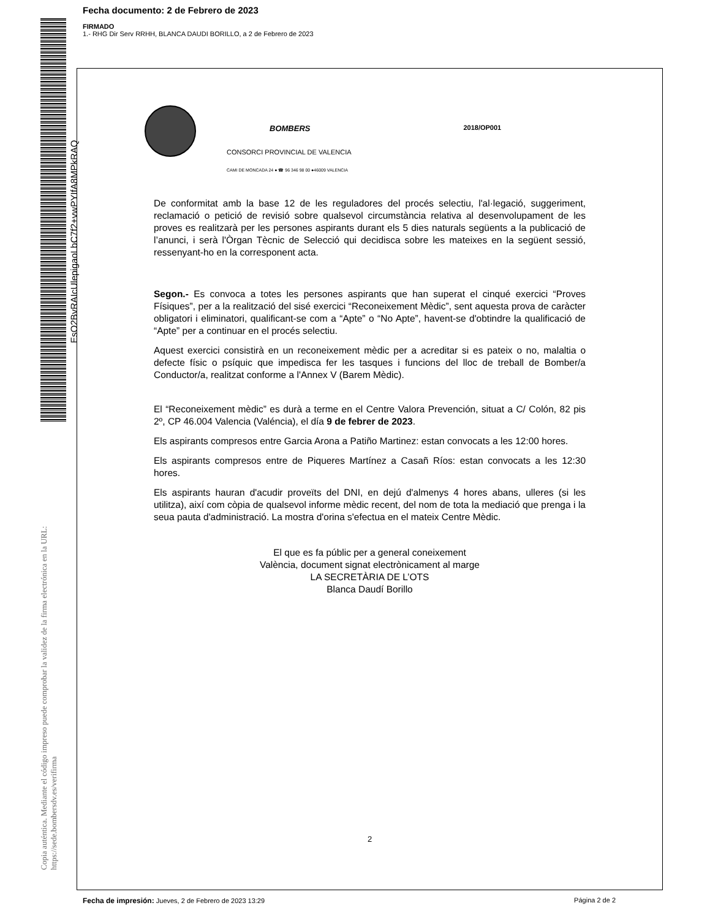Fecha documento: 2 de Febrero de 2023
FIRMADO
1.- RHG Dir Serv RRHH, BLANCA DAUDI BORILLO, a 2 de Febrero de 2023
EsO2BvRAIcUlepigaoLbC7f2+vwPYIfA8MPkRAQ
Copia auténtica. Mediante el código impreso puede comprobar la validez de la firma electrónica en la URL: https://sede.bombersdv.es/verifirma
BOMBERS 2018/OP001
CONSORCI PROVINCIAL DE VALENCIA
CAMI DE MONCADA 24 ● ☎ 96 346 98 00 ●46009 VALENCIA
De conformitat amb la base 12 de les reguladores del procés selectiu, l'al·legació, suggeriment, reclamació o petició de revisió sobre qualsevol circumstància relativa al desenvolupament de les proves es realitzarà per les persones aspirants durant els 5 dies naturals següents a la publicació de l’anunci, i serà l'Òrgan Tècnic de Selecció qui decidisca sobre les mateixes en la següent sessió, ressenyant-ho en la corresponent acta.
Segon.- Es convoca a totes les persones aspirants que han superat el cinqué exercici “Proves Físiques”, per a la realització del sisé exercici “Reconeixement Mèdic”, sent aquesta prova de caràcter obligatori i eliminatori, qualificant-se com a “Apte” o “No Apte”, havent-se d'obtindre la qualificació de “Apte” per a continuar en el procés selectiu.
Aquest exercici consistirà en un reconeixement mèdic per a acreditar si es pateix o no, malaltia o defecte físic o psíquic que impedisca fer les tasques i funcions del lloc de treball de Bomber/a Conductor/a, realitzat conforme a l'Annex V (Barem Mèdic).
El “Reconeixement mèdic” es durà a terme en el Centre Valora Prevención, situat a C/ Colón, 82 pis 2º, CP 46.004 Valencia (Valéncia), el día 9 de febrer de 2023.
Els aspirants compresos entre Garcia Arona a Patiño Martinez: estan convocats a les 12:00 hores.
Els aspirants compresos entre de Piqueres Martínez a Casañ Ríos: estan convocats a les 12:30 hores.
Els aspirants hauran d'acudir proveïts del DNI, en dejú d'almenys 4 hores abans, ulleres (si les utilitza), així com còpia de qualsevol informe mèdic recent, del nom de tota la mediació que prenga i la seua pauta d'administració. La mostra d'orina s'efectua en el mateix Centre Mèdic.
El que es fa públic per a general coneixement
València, document signat electrònicament al marge
LA SECRETÀRIA DE L’OTS
Blanca Daudí Borillo
2
Fecha de impresión: Jueves, 2 de Febrero de 2023 13:29 Página 2 de 2